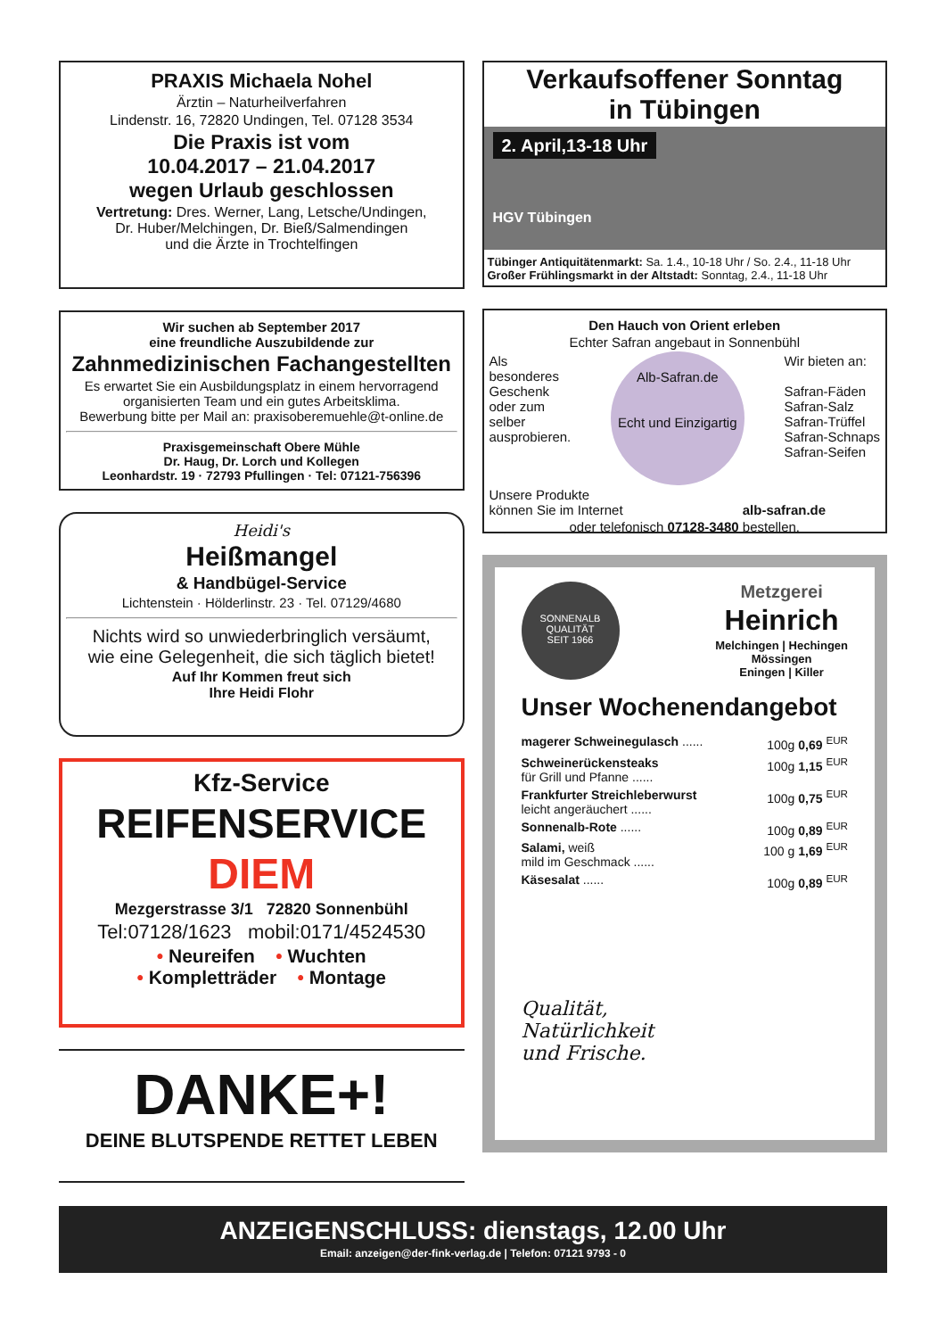PRAXIS Michaela Nohel
Ärztin – Naturheilverfahren
Lindenstr. 16, 72820 Undingen, Tel. 07128 3534
Die Praxis ist vom
10.04.2017 – 21.04.2017
wegen Urlaub geschlossen
Vertretung: Dres. Werner, Lang, Letsche/Undingen,
Dr. Huber/Melchingen, Dr. Bieß/Salmendingen
und die Ärzte in Trochtelfingen
Wir suchen ab September 2017
eine freundliche Auszubildende zur
Zahnmedizinischen Fachangestellten
Es erwartet Sie ein Ausbildungsplatz in einem hervorragend organisierten Team und ein gutes Arbeitsklima.
Bewerbung bitte per Mail an: praxisoberemuehle@t-online.de
Praxisgemeinschaft Obere Mühle
Dr. Haug, Dr. Lorch und Kollegen
Leonhardstr. 19 · 72793 Pfullingen · Tel: 07121-756396
Heidi's
Heißmangel
& Handbügel-Service
Lichtenstein · Hölderlinstr. 23 · Tel. 07129/4680
Nichts wird so unwiederbringlich versäumt,
wie eine Gelegenheit, die sich täglich bietet!
Auf Ihr Kommen freut sich
Ihre Heidi Flohr
Kfz-Service
REIFENSERVICE
DIEM
Mezgerstrasse 3/1 72820 Sonnenbühl
Tel:07128/1623 mobil:0171/4524530
• Neureifen • Wuchten
• Kompletträder • Montage
DANKE+!
DEINE BLUTSPENDE RETTET LEBEN
Verkaufsoffener Sonntag
in Tübingen
2. April,13-18 Uhr
HGV Tübingen
Tübinger Antiquitätenmarkt: Sa. 1.4., 10-18 Uhr / So. 2.4., 11-18 Uhr
Großer Frühlingsmarkt in der Altstadt: Sonntag, 2.4., 11-18 Uhr
Den Hauch von Orient erleben
Echter Safran angebaut in Sonnenbühl
Als
besonderes
Geschenk
oder zum
selber
ausprobieren.
Alb-Safran.de
Echt und Einzigartig
Wir bieten an:
Safran-Fäden
Safran-Salz
Safran-Trüffel
Safran-Schnaps
Safran-Seifen
Unsere Produkte
können Sie im Internet alb-safran.de
oder telefonisch 07128-3480 bestellen.
SONNENALB QUALITÄT
SEIT 1966
Metzgerei
Heinrich
Melchingen | Hechingen
Mössingen
Eningen | Killer
Unser Wochenendangebot
magerer Schweinegulasch ...... 100g 0,69 <sup>EUR</sup>
Schweinerückensteaks
für Grill und Pfanne ...... 100g 1,15 <sup>EUR</sup>
Frankfurter Streichleberwurst
leicht angeräuchert ...... 100g 0,75 <sup>EUR</sup>
Sonnenalb-Rote ...... 100g 0,89 <sup>EUR</sup>
Salami, weiß
mild im Geschmack ...... 100 g 1,69 <sup>EUR</sup>
Käsesalat ...... 100g 0,89 <sup>EUR</sup>
Qualität,
Natürlichkeit
und Frische.
ANZEIGENSCHLUSS: dienstags, 12.00 Uhr
Email: anzeigen@der-fink-verlag.de | Telefon: 07121 9793 - 0